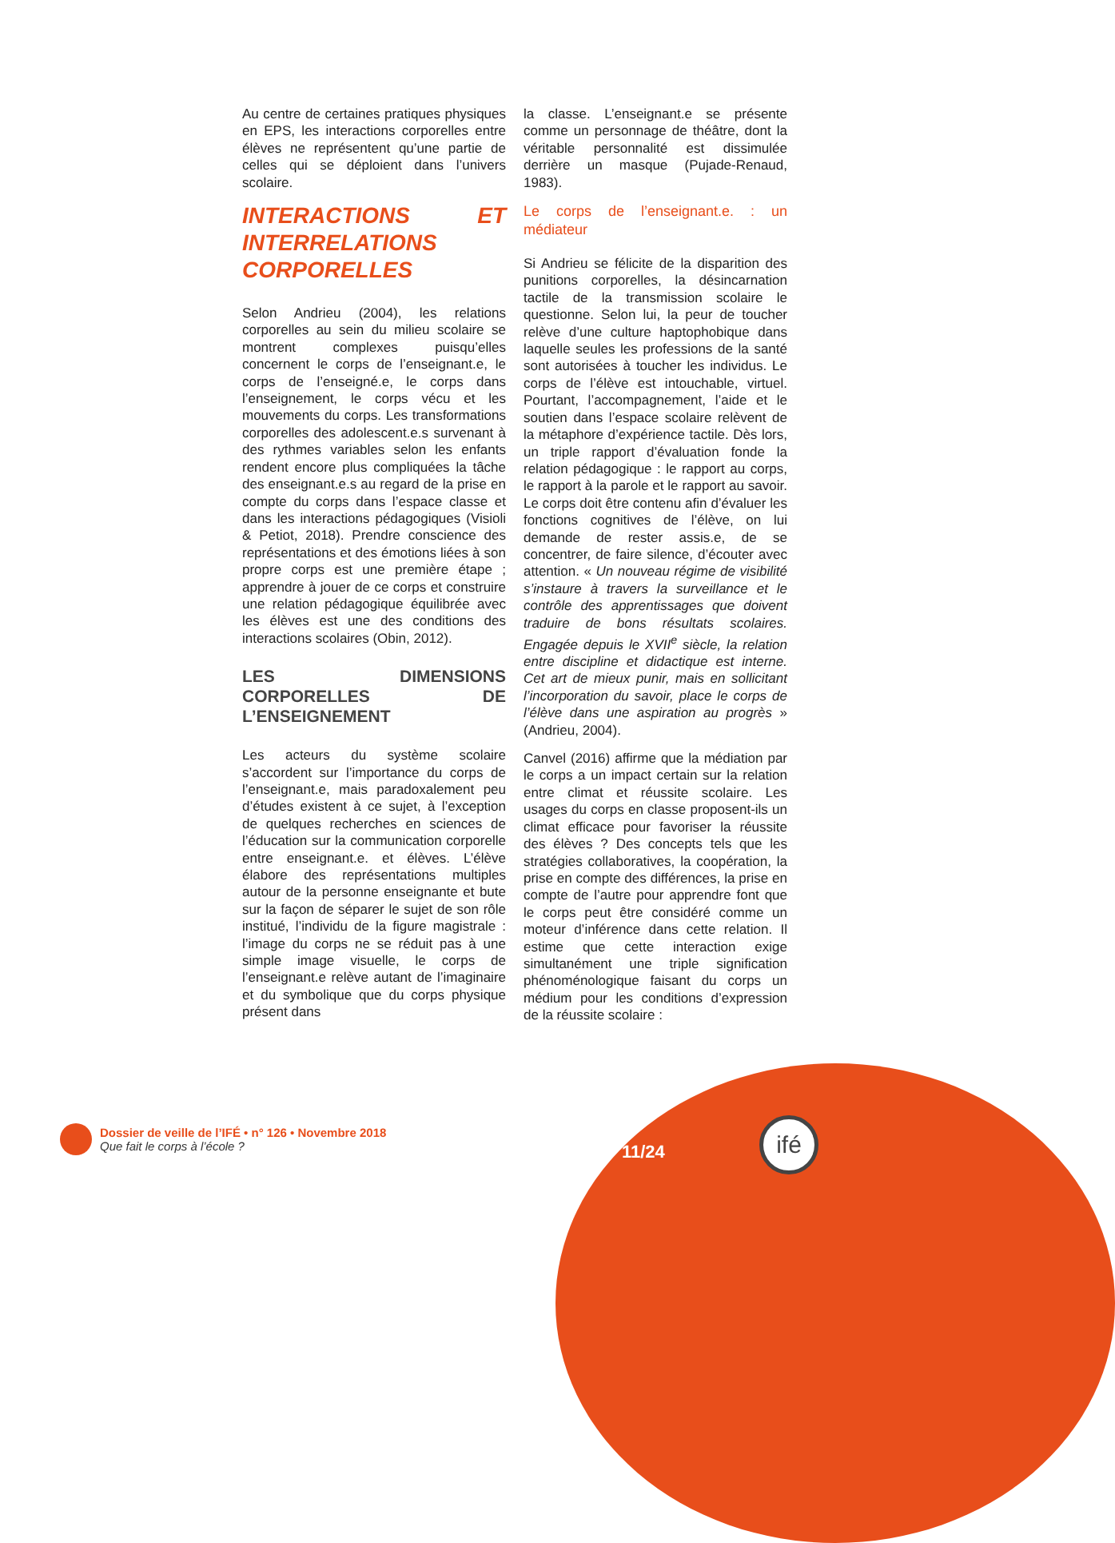Au centre de certaines pratiques physiques en EPS, les interactions corporelles entre élèves ne représentent qu’une partie de celles qui se déploient dans l’univers scolaire.
INTERACTIONS ET INTERRELATIONS CORPORELLES
Selon Andrieu (2004), les relations corporelles au sein du milieu scolaire se montrent complexes puisqu’elles concernent le corps de l’enseignant.e, le corps de l’enseigné.e, le corps dans l’enseignement, le corps vécu et les mouvements du corps. Les transformations corporelles des adolescent.e.s survenant à des rythmes variables selon les enfants rendent encore plus compliquées la tâche des enseignant.e.s au regard de la prise en compte du corps dans l’espace classe et dans les interactions pédagogiques (Visioli & Petiot, 2018). Prendre conscience des représentations et des émotions liées à son propre corps est une première étape ; apprendre à jouer de ce corps et construire une relation pédagogique équilibrée avec les élèves est une des conditions des interactions scolaires (Obin, 2012).
LES DIMENSIONS CORPORELLES DE L’ENSEIGNEMENT
Les acteurs du système scolaire s’accordent sur l’importance du corps de l’enseignant.e, mais paradoxalement peu d’études existent à ce sujet, à l’exception de quelques recherches en sciences de l’éducation sur la communication corporelle entre enseignant.e. et élèves. L’élève élabore des représentations multiples autour de la personne enseignante et bute sur la façon de séparer le sujet de son rôle institué, l’individu de la figure magistrale : l’image du corps ne se réduit pas à une simple image visuelle, le corps de l’enseignant.e relève autant de l’imaginaire et du symbolique que du corps physique présent dans
la classe. L’enseignant.e se présente comme un personnage de théâtre, dont la véritable personnalité est dissimulée derrière un masque (Pujade-Renaud, 1983).
Le corps de l’enseignant.e. : un médiateur
Si Andrieu se félicite de la disparition des punitions corporelles, la désincarnation tactile de la transmission scolaire le questionne. Selon lui, la peur de toucher relève d’une culture haptophobique dans laquelle seules les professions de la santé sont autorisées à toucher les individus. Le corps de l’élève est intouchable, virtuel. Pourtant, l’accompagnement, l’aide et le soutien dans l’espace scolaire relèvent de la métaphore d’expérience tactile. Dès lors, un triple rapport d’évaluation fonde la relation pédagogique : le rapport au corps, le rapport à la parole et le rapport au savoir. Le corps doit être contenu afin d’évaluer les fonctions cognitives de l’élève, on lui demande de rester assis.e, de se concentrer, de faire silence, d’écouter avec attention. « Un nouveau régime de visibilité s’instaure à travers la surveillance et le contrôle des apprentissages que doivent traduire de bons résultats scolaires. Engagée depuis le XVII<sup>e</sup> siècle, la relation entre discipline et didactique est interne. Cet art de mieux punir, mais en sollicitant l’incorporation du savoir, place le corps de l’élève dans une aspiration au progrès » (Andrieu, 2004).
Canvel (2016) affirme que la médiation par le corps a un impact certain sur la relation entre climat et réussite scolaire. Les usages du corps en classe proposent-ils un climat efficace pour favoriser la réussite des élèves ? Des concepts tels que les stratégies collaboratives, la coopération, la prise en compte des différences, la prise en compte de l’autre pour apprendre font que le corps peut être considéré comme un moteur d’inférence dans cette relation. Il estime que cette interaction exige simultanément une triple signification phénoménologique faisant du corps un médium pour les conditions d’expression de la réussite scolaire :
Dossier de veille de l’IFÉ • n° 126 • Novembre 2018
Que fait le corps à l’école ?
11/24
ifé